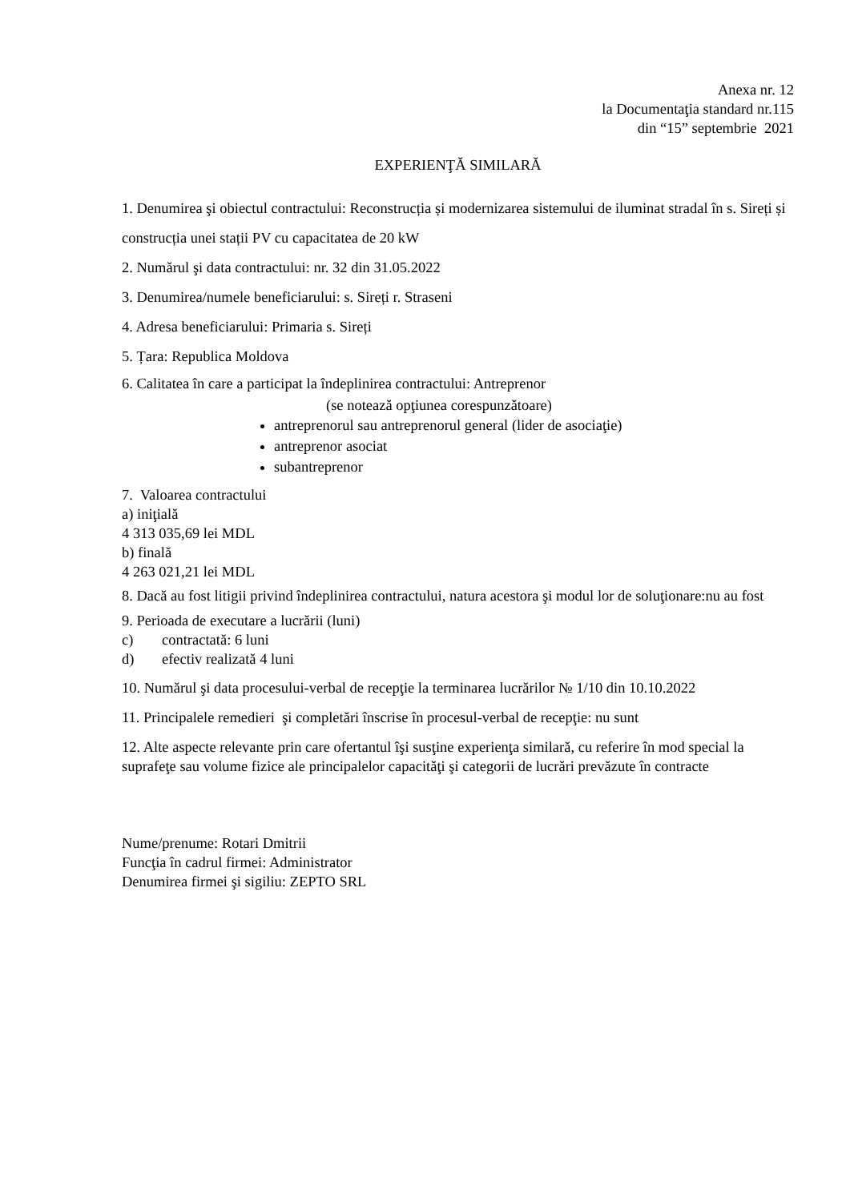Anexa nr. 12
la Documentaţia standard nr.115
din “15” septembrie 2021
EXPERIENŢĂ SIMILARĂ
1. Denumirea şi obiectul contractului: Reconstrucția și modernizarea sistemului de iluminat stradal în s. Sireți și construcția unei stații PV cu capacitatea de 20 kW
2. Numărul şi data contractului: nr. 32 din 31.05.2022
3. Denumirea/numele beneficiarului: s. Sireți r. Straseni
4. Adresa beneficiarului: Primaria s. Sireți
5. Țara: Republica Moldova
6. Calitatea în care a participat la îndeplinirea contractului: Antreprenor
(se notează opţiunea corespunzătoare)
antreprenorul sau antreprenorul general (lider de asociaţie)
antreprenor asociat
subantreprenor
7. Valoarea contractului
a) iniţială
4 313 035,69 lei MDL
b) finală
4 263 021,21 lei MDL
8. Dacă au fost litigii privind îndeplinirea contractului, natura acestora şi modul lor de soluţionare:nu au fost
9. Perioada de executare a lucrării (luni)
c) contractată: 6 luni
d) efectiv realizată 4 luni
10. Numărul şi data procesului-verbal de recepţie la terminarea lucrărilor № 1/10 din 10.10.2022
11. Principalele remedieri şi completări înscrise în procesul-verbal de recepţie: nu sunt
12. Alte aspecte relevante prin care ofertantul îşi susţine experienţa similară, cu referire în mod special la suprafeţe sau volume fizice ale principalelor capacităţi şi categorii de lucrări prevăzute în contracte
Nume/prenume: Rotari Dmitrii
Funcţia în cadrul firmei: Administrator
Denumirea firmei şi sigiliu: ZEPTO SRL